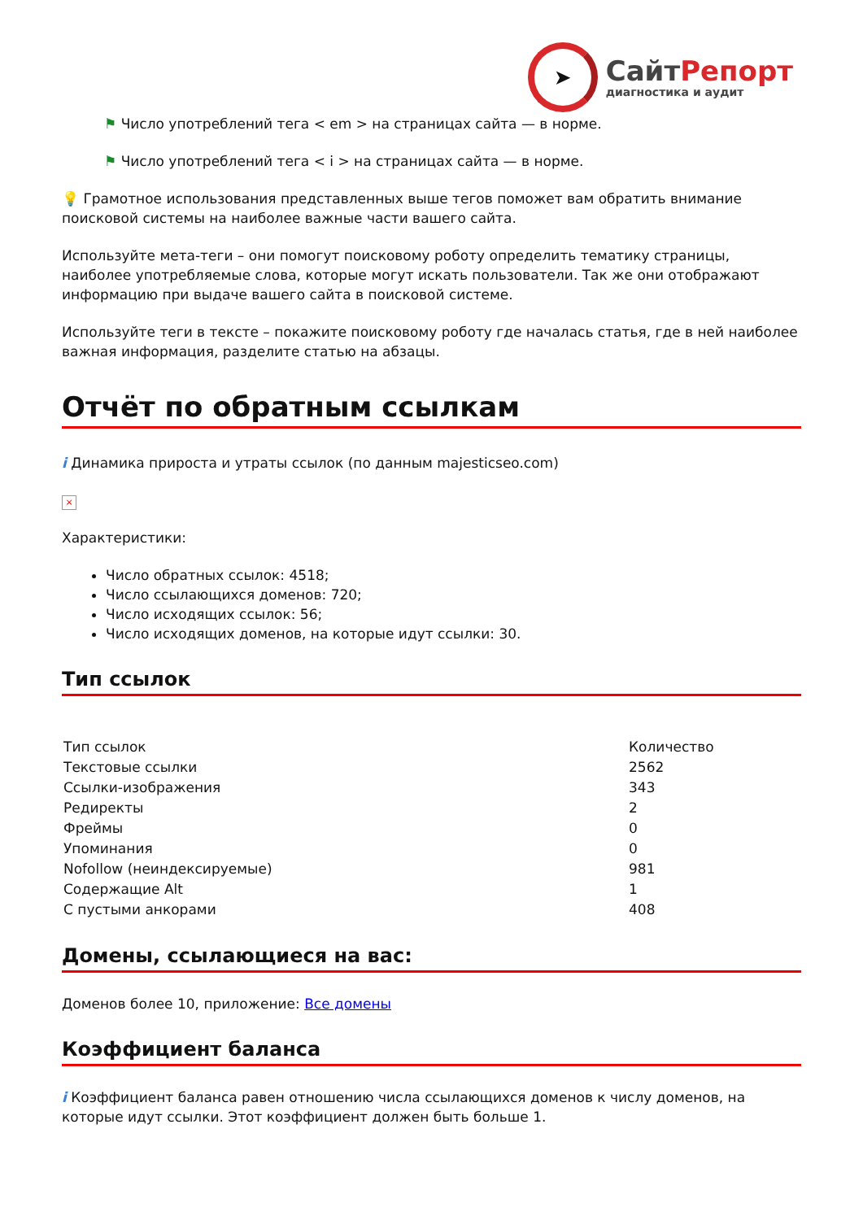➤
СайтРепорт
диагностика и аудит
⚑ Число употреблений тега < em > на страницах сайта — в норме.
⚑ Число употреблений тега < i > на страницах сайта — в норме.
💡 Грамотное использования представленных выше тегов поможет вам обратить внимание поисковой системы на наиболее важные части вашего сайта.
Используйте мета-теги – они помогут поисковому роботу определить тематику страницы, наиболее употребляемые слова, которые могут искать пользователи. Так же они отображают информацию при выдаче вашего сайта в поисковой системе.
Используйте теги в тексте – покажите поисковому роботу где началась статья, где в ней наиболее важная информация, разделите статью на абзацы.
Отчёт по обратным ссылкам
i Динамика прироста и утраты ссылок (по данным majesticseo.com)
×
Характеристики:
Число обратных ссылок: 4518;
Число ссылающихся доменов: 720;
Число исходящих ссылок: 56;
Число исходящих доменов, на которые идут ссылки: 30.
Тип ссылок
| Тип ссылок | Количество |
| Текстовые ссылки | 2562 |
| Ссылки-изображения | 343 |
| Редиректы | 2 |
| Фреймы | 0 |
| Упоминания | 0 |
| Nofollow (неиндексируемые) | 981 |
| Содержащие Alt | 1 |
| С пустыми анкорами | 408 |
Домены, ссылающиеся на вас:
Доменов более 10, приложение: Все домены
Коэффициент баланса
i Коэффициент баланса равен отношению числа ссылающихся доменов к числу доменов, на которые идут ссылки. Этот коэффициент должен быть больше 1.